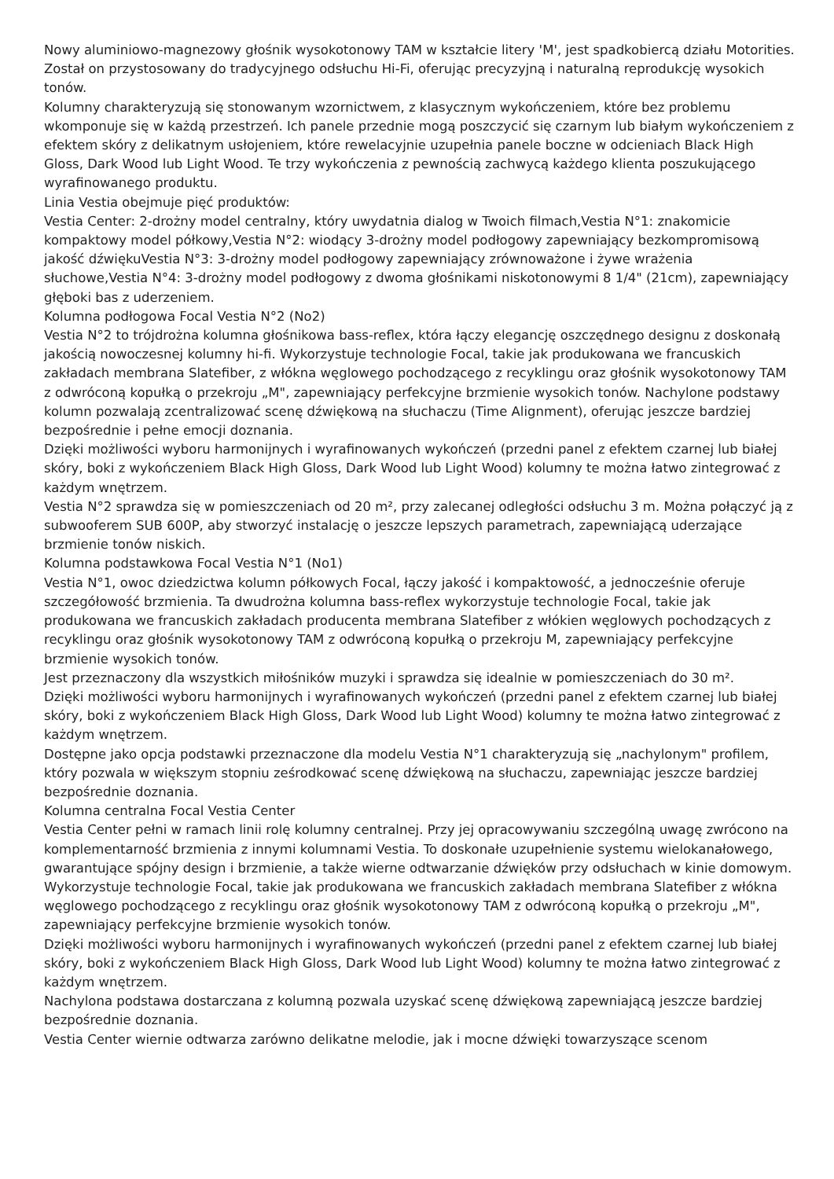Nowy aluminiowo-magnezowy głośnik wysokotonowy TAM w kształcie litery 'M', jest spadkobiercą działu Motorities. Został on przystosowany do tradycyjnego odsłuchu Hi-Fi, oferując precyzyjną i naturalną reprodukcję wysokich tonów.
Kolumny charakteryzują się stonowanym wzornictwem, z klasycznym wykończeniem, które bez problemu wkomponuje się w każdą przestrzeń. Ich panele przednie mogą poszczycić się czarnym lub białym wykończeniem z efektem skóry z delikatnym usłojeniem, które rewelacyjnie uzupełnia panele boczne w odcieniach Black High Gloss, Dark Wood lub Light Wood. Te trzy wykończenia z pewnością zachwycą każdego klienta poszukującego wyrafinowanego produktu.
Linia Vestia obejmuje pięć produktów:
Vestia Center: 2-drożny model centralny, który uwydatnia dialog w Twoich filmach,Vestia N°1: znakomicie kompaktowy model półkowy,Vestia N°2: wiodący 3-drożny model podłogowy zapewniający bezkompromisową jakość dźwiękuVestia N°3: 3-drożny model podłogowy zapewniający zrównoważone i żywe wrażenia słuchowe,Vestia N°4: 3-drożny model podłogowy z dwoma głośnikami niskotonowymi 8 1/4" (21cm), zapewniający głęboki bas z uderzeniem.
Kolumna podłogowa Focal Vestia N°2 (No2)
Vestia N°2 to trójdrożna kolumna głośnikowa bass-reflex, która łączy elegancję oszczędnego designu z doskonałą jakością nowoczesnej kolumny hi-fi. Wykorzystuje technologie Focal, takie jak produkowana we francuskich zakładach membrana Slatefiber, z włókna węglowego pochodzącego z recyklingu oraz głośnik wysokotonowy TAM z odwróconą kopułką o przekroju „M", zapewniający perfekcyjne brzmienie wysokich tonów. Nachylone podstawy kolumn pozwalają zcentralizować scenę dźwiękową na słuchaczu (Time Alignment), oferując jeszcze bardziej bezpośrednie i pełne emocji doznania.
Dzięki możliwości wyboru harmonijnych i wyrafinowanych wykończeń (przedni panel z efektem czarnej lub białej skóry, boki z wykończeniem Black High Gloss, Dark Wood lub Light Wood) kolumny te można łatwo zintegrować z każdym wnętrzem.
Vestia N°2 sprawdza się w pomieszczeniach od 20 m², przy zalecanej odległości odsłuchu 3 m. Można połączyć ją z subwooferem SUB 600P, aby stworzyć instalację o jeszcze lepszych parametrach, zapewniającą uderzające brzmienie tonów niskich.
Kolumna podstawkowa Focal Vestia N°1 (No1)
Vestia N°1, owoc dziedzictwa kolumn półkowych Focal, łączy jakość i kompaktowość, a jednocześnie oferuje szczegółowość brzmienia. Ta dwudrożna kolumna bass-reflex wykorzystuje technologie Focal, takie jak produkowana we francuskich zakładach producenta membrana Slatefiber z włókien węglowych pochodzących z recyklingu oraz głośnik wysokotonowy TAM z odwróconą kopułką o przekroju M, zapewniający perfekcyjne brzmienie wysokich tonów.
Jest przeznaczony dla wszystkich miłośników muzyki i sprawdza się idealnie w pomieszczeniach do 30 m².
Dzięki możliwości wyboru harmonijnych i wyrafinowanych wykończeń (przedni panel z efektem czarnej lub białej skóry, boki z wykończeniem Black High Gloss, Dark Wood lub Light Wood) kolumny te można łatwo zintegrować z każdym wnętrzem.
Dostępne jako opcja podstawki przeznaczone dla modelu Vestia N°1 charakteryzują się „nachylonym" profilem, który pozwala w większym stopniu ześrodkować scenę dźwiękową na słuchaczu, zapewniając jeszcze bardziej bezpośrednie doznania.
Kolumna centralna Focal Vestia Center
Vestia Center pełni w ramach linii rolę kolumny centralnej. Przy jej opracowywaniu szczególną uwagę zwrócono na komplementarność brzmienia z innymi kolumnami Vestia. To doskonałe uzupełnienie systemu wielokanałowego, gwarantujące spójny design i brzmienie, a także wierne odtwarzanie dźwięków przy odsłuchach w kinie domowym. Wykorzystuje technologie Focal, takie jak produkowana we francuskich zakładach membrana Slatefiber z włókna węglowego pochodzącego z recyklingu oraz głośnik wysokotonowy TAM z odwróconą kopułką o przekroju „M", zapewniający perfekcyjne brzmienie wysokich tonów.
Dzięki możliwości wyboru harmonijnych i wyrafinowanych wykończeń (przedni panel z efektem czarnej lub białej skóry, boki z wykończeniem Black High Gloss, Dark Wood lub Light Wood) kolumny te można łatwo zintegrować z każdym wnętrzem.
Nachylona podstawa dostarczana z kolumną pozwala uzyskać scenę dźwiękową zapewniającą jeszcze bardziej bezpośrednie doznania.
Vestia Center wiernie odtwarza zarówno delikatne melodie, jak i mocne dźwięki towarzyszące scenom